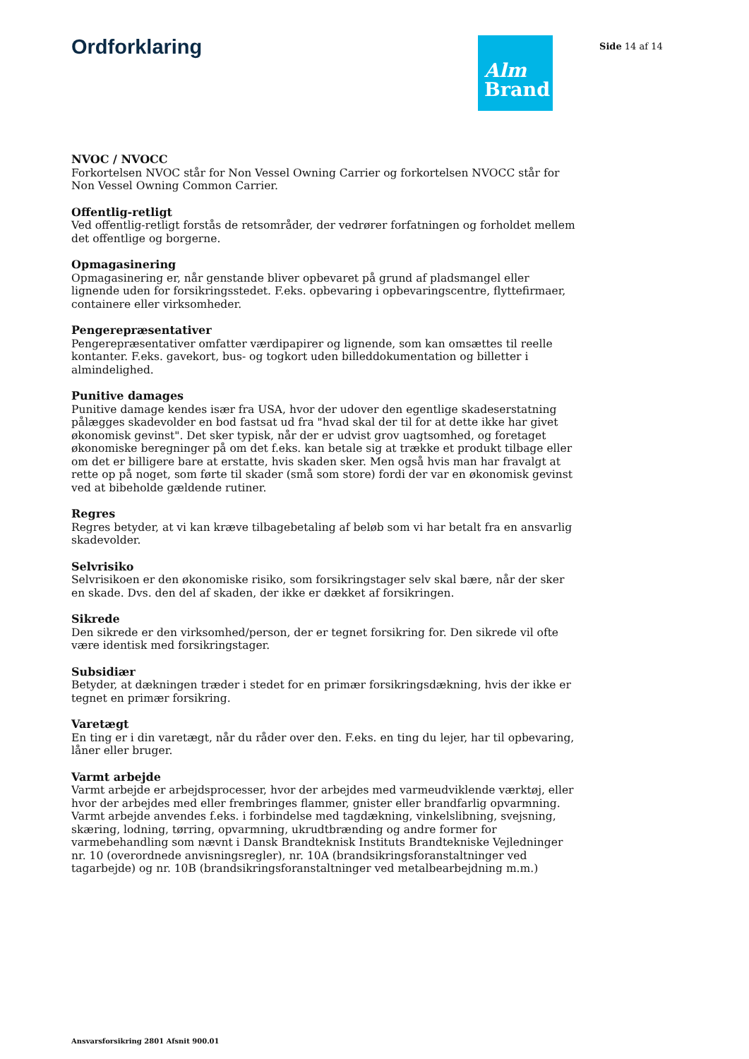Ordforklaring
Alm
Brand
Side 14 af 14
NVOC / NVOCC
Forkortelsen NVOC står for Non Vessel Owning Carrier og forkortelsen NVOCC står for Non Vessel Owning Common Carrier.
Offentlig-retligt
Ved offentlig-retligt forstås de retsområder, der vedrører forfatningen og forholdet mellem det offentlige og borgerne.
Opmagasinering
Opmagasinering er, når genstande bliver opbevaret på grund af pladsmangel eller lignende uden for forsikringsstedet. F.eks. opbevaring i opbevaringscentre, flyttefirmaer, containere eller virksomheder.
Pengerepræsentativer
Pengerepræsentativer omfatter værdipapirer og lignende, som kan omsættes til reelle kontanter. F.eks. gavekort, bus- og togkort uden billeddokumentation og billetter i almindelighed.
Punitive damages
Punitive damage kendes især fra USA, hvor der udover den egentlige skadeserstatning pålægges skadevolder en bod fastsat ud fra "hvad skal der til for at dette ikke har givet økonomisk gevinst". Det sker typisk, når der er udvist grov uagtsomhed, og foretaget økonomiske beregninger på om det f.eks. kan betale sig at trække et produkt tilbage eller om det er billigere bare at erstatte, hvis skaden sker. Men også hvis man har fravalgt at rette op på noget, som førte til skader (små som store) fordi der var en økonomisk gevinst ved at bibeholde gældende rutiner.
Regres
Regres betyder, at vi kan kræve tilbagebetaling af beløb som vi har betalt fra en ansvarlig skadevolder.
Selvrisiko
Selvrisikoen er den økonomiske risiko, som forsikringstager selv skal bære, når der sker en skade. Dvs. den del af skaden, der ikke er dækket af forsikringen.
Sikrede
Den sikrede er den virksomhed/person, der er tegnet forsikring for. Den sikrede vil ofte være identisk med forsikringstager.
Subsidiær
Betyder, at dækningen træder i stedet for en primær forsikringsdækning, hvis der ikke er tegnet en primær forsikring.
Varetægt
En ting er i din varetægt, når du råder over den. F.eks. en ting du lejer, har til opbevaring, låner eller bruger.
Varmt arbejde
Varmt arbejde er arbejdsprocesser, hvor der arbejdes med varmeudviklende værktøj, eller hvor der arbejdes med eller frembringes flammer, gnister eller brandfarlig opvarmning. Varmt arbejde anvendes f.eks. i forbindelse med tagdækning, vinkelslibning, svejsning, skæring, lodning, tørring, opvarmning, ukrudtbrænding og andre former for varmebehandling som nævnt i Dansk Brandteknisk Instituts Brandtekniske Vejledninger nr. 10 (overordnede anvisningsregler), nr. 10A (brandsikringsforanstaltninger ved tagarbejde) og nr. 10B (brandsikringsforanstaltninger ved metalbearbejdning m.m.)
Ansvarsforsikring 2801 Afsnit 900.01